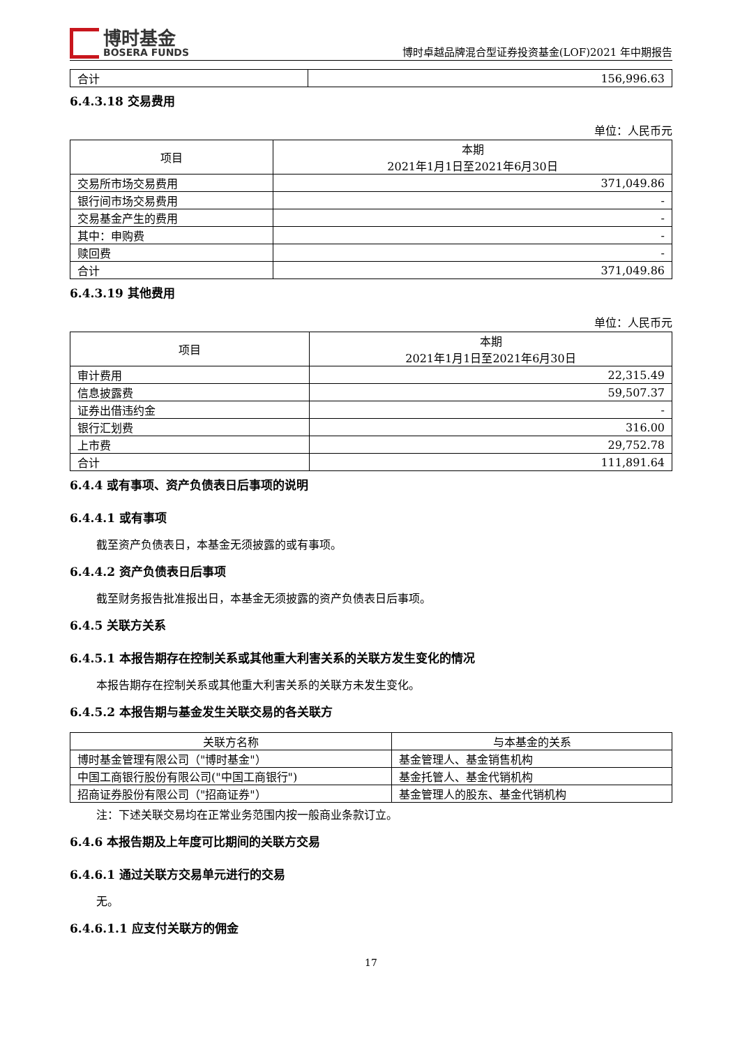博时基金
BOSERA FUNDS
博时卓越品牌混合型证券投资基金(LOF)2021 年中期报告
| 合计 | 156,996.63 |
6.4.3.18 交易费用
单位：人民币元
| 项目 | 本期 2021年1月1日至2021年6月30日 |
| --- | --- |
| 交易所市场交易费用 | 371,049.86 |
| 银行间市场交易费用 | - |
| 交易基金产生的费用 | - |
| 其中：申购费 | - |
| 赎回费 | - |
| 合计 | 371,049.86 |
6.4.3.19 其他费用
单位：人民币元
| 项目 | 本期 2021年1月1日至2021年6月30日 |
| --- | --- |
| 审计费用 | 22,315.49 |
| 信息披露费 | 59,507.37 |
| 证券出借违约金 | - |
| 银行汇划费 | 316.00 |
| 上市费 | 29,752.78 |
| 合计 | 111,891.64 |
6.4.4 或有事项、资产负债表日后事项的说明
6.4.4.1 或有事项
截至资产负债表日，本基金无须披露的或有事项。
6.4.4.2 资产负债表日后事项
截至财务报告批准报出日，本基金无须披露的资产负债表日后事项。
6.4.5 关联方关系
6.4.5.1 本报告期存在控制关系或其他重大利害关系的关联方发生变化的情况
本报告期存在控制关系或其他重大利害关系的关联方未发生变化。
6.4.5.2 本报告期与基金发生关联交易的各关联方
| 关联方名称 | 与本基金的关系 |
| --- | --- |
| 博时基金管理有限公司（"博时基金"） | 基金管理人、基金销售机构 |
| 中国工商银行股份有限公司("中国工商银行") | 基金托管人、基金代销机构 |
| 招商证券股份有限公司（"招商证券"） | 基金管理人的股东、基金代销机构 |
注：下述关联交易均在正常业务范围内按一般商业条款订立。
6.4.6 本报告期及上年度可比期间的关联方交易
6.4.6.1 通过关联方交易单元进行的交易
无。
6.4.6.1.1 应支付关联方的佣金
17